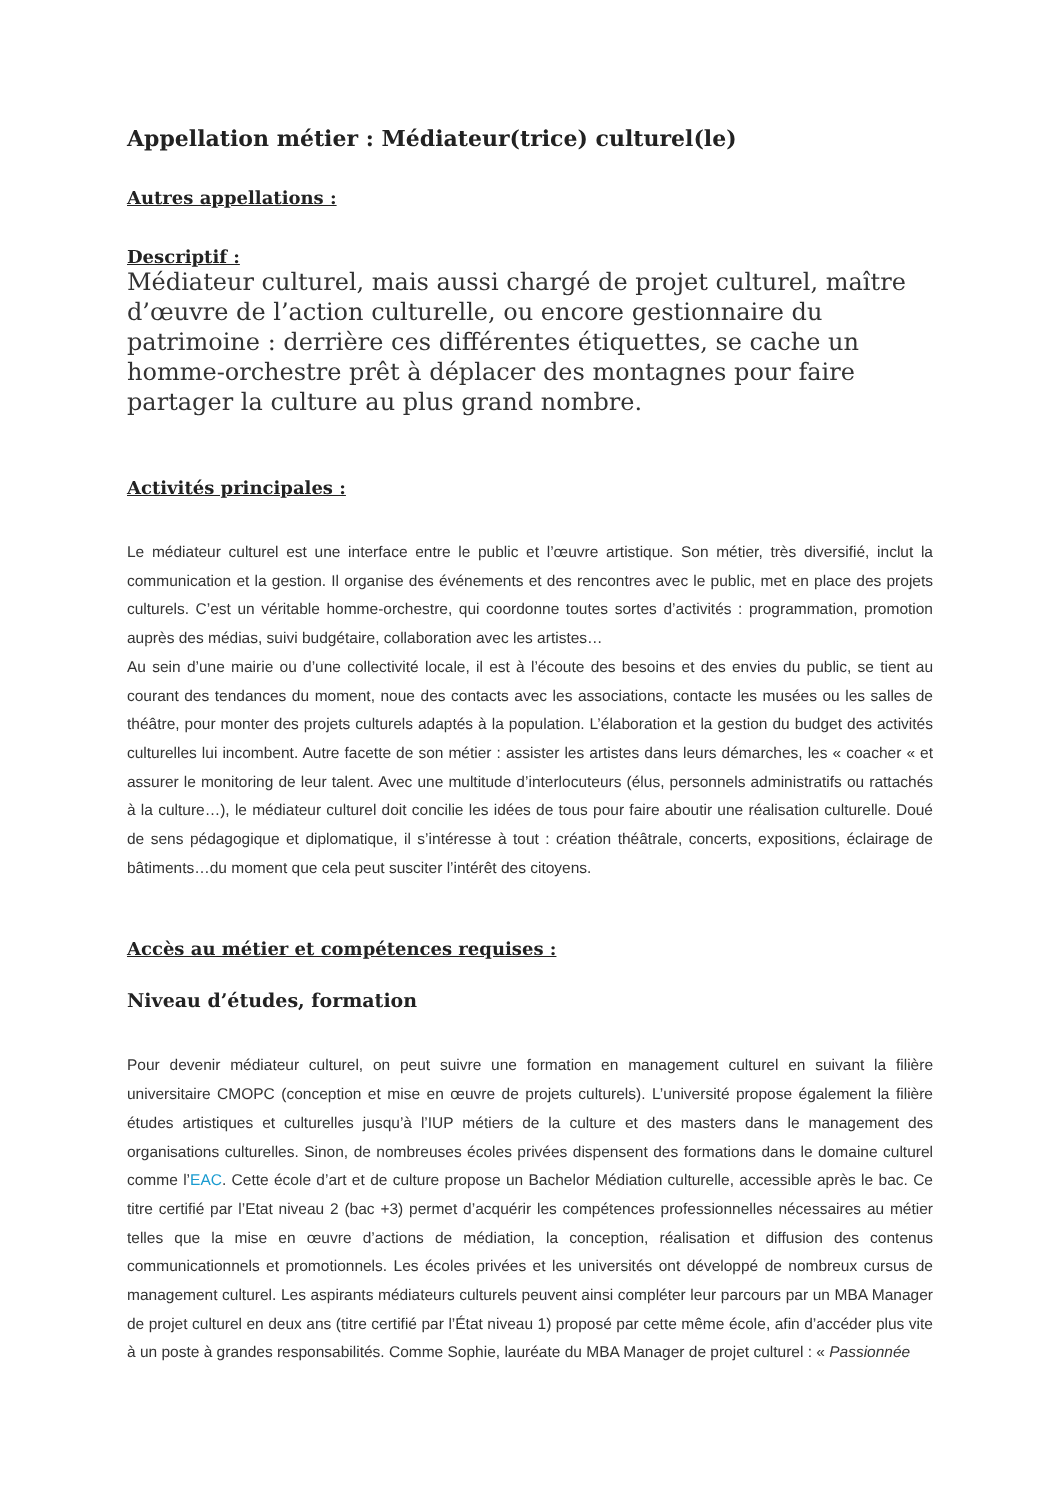Appellation métier : Médiateur(trice) culturel(le)
Autres appellations :
Descriptif :
Médiateur culturel, mais aussi chargé de projet culturel, maître d’œuvre de l’action culturelle, ou encore gestionnaire du patrimoine : derrière ces différentes étiquettes, se cache un homme-orchestre prêt à déplacer des montagnes pour faire partager la culture au plus grand nombre.
Activités principales :
Le médiateur culturel est une interface entre le public et l’œuvre artistique. Son métier, très diversifié, inclut la communication et la gestion. Il organise des événements et des rencontres avec le public, met en place des projets culturels. C’est un véritable homme-orchestre, qui coordonne toutes sortes d’activités : programmation, promotion auprès des médias, suivi budgétaire, collaboration avec les artistes…
Au sein d’une mairie ou d’une collectivité locale, il est à l’écoute des besoins et des envies du public, se tient au courant des tendances du moment, noue des contacts avec les associations, contacte les musées ou les salles de théâtre, pour monter des projets culturels adaptés à la population. L’élaboration et la gestion du budget des activités culturelles lui incombent. Autre facette de son métier : assister les artistes dans leurs démarches, les « coacher « et assurer le monitoring de leur talent. Avec une multitude d’interlocuteurs (élus, personnels administratifs ou rattachés à la culture…), le médiateur culturel doit concilie les idées de tous pour faire aboutir une réalisation culturelle. Doué de sens pédagogique et diplomatique, il s’intéresse à tout : création théâtrale, concerts, expositions, éclairage de bâtiments…du moment que cela peut susciter l’intérêt des citoyens.
Accès au métier et compétences requises :
Niveau d’études, formation
Pour devenir médiateur culturel, on peut suivre une formation en management culturel en suivant la filière universitaire CMOPC (conception et mise en œuvre de projets culturels). L’université propose également la filière études artistiques et culturelles jusqu’à l’IUP métiers de la culture et des masters dans le management des organisations culturelles. Sinon, de nombreuses écoles privées dispensent des formations dans le domaine culturel comme l’EAC. Cette école d’art et de culture propose un Bachelor Médiation culturelle, accessible après le bac. Ce titre certifié par l’Etat niveau 2 (bac +3) permet d’acquérir les compétences professionnelles nécessaires au métier telles que la mise en œuvre d’actions de médiation, la conception, réalisation et diffusion des contenus communicationnels et promotionnels. Les écoles privées et les universités ont développé de nombreux cursus de management culturel. Les aspirants médiateurs culturels peuvent ainsi compléter leur parcours par un MBA Manager de projet culturel en deux ans (titre certifié par l’État niveau 1) proposé par cette même école, afin d’accéder plus vite à un poste à grandes responsabilités. Comme Sophie, lauréate du MBA Manager de projet culturel : « Passionnée